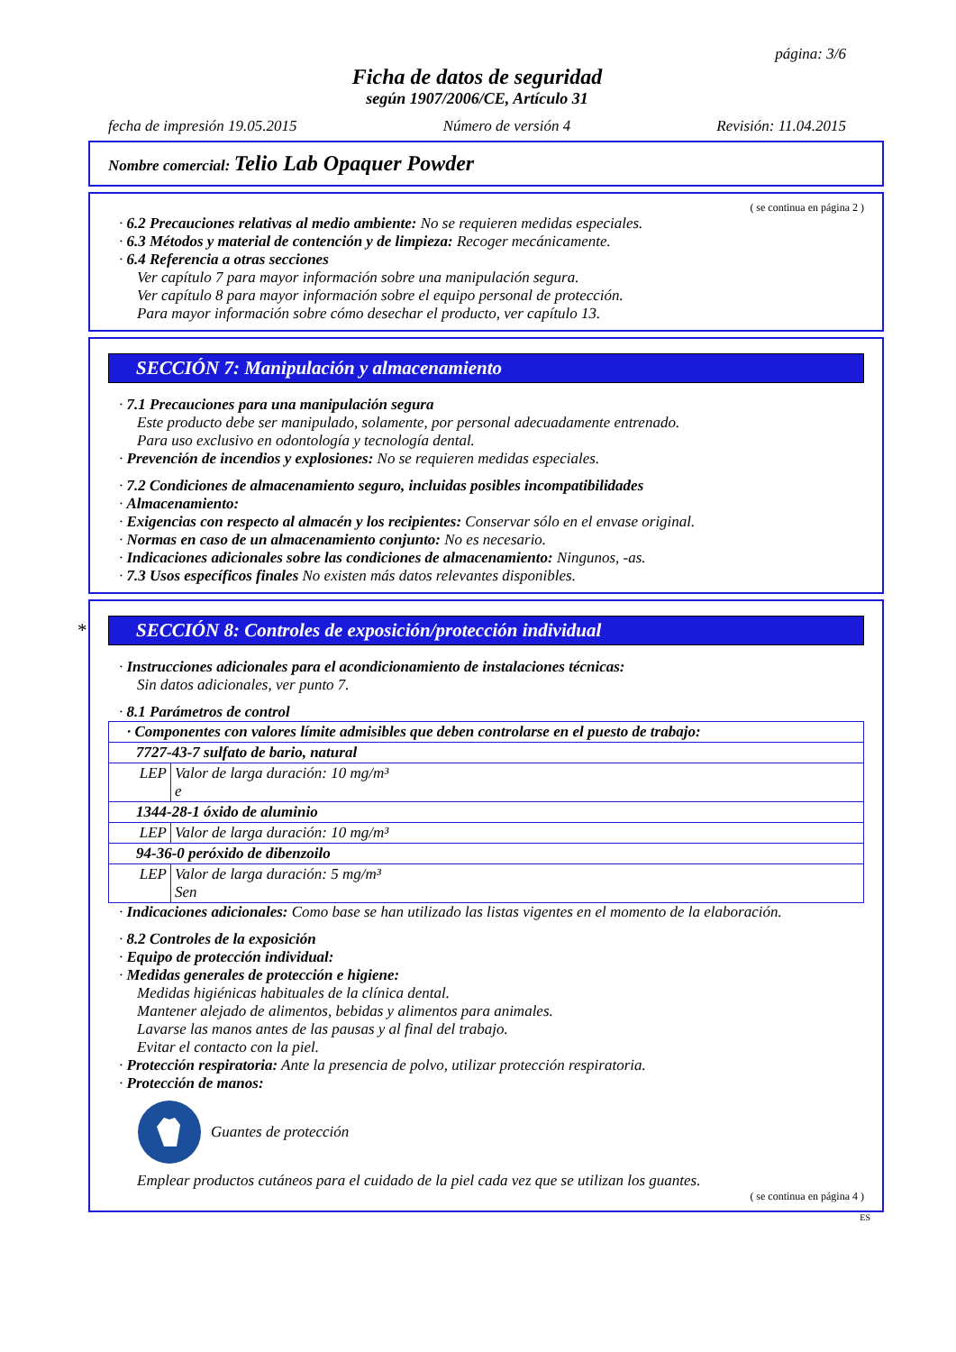página: 3/6
Ficha de datos de seguridad
según 1907/2006/CE, Artículo 31
fecha de impresión 19.05.2015 Número de versión 4 Revisión: 11.04.2015
Nombre comercial: Telio Lab Opaquer Powder
( se continua en página 2 )
· 6.2 Precauciones relativas al medio ambiente: No se requieren medidas especiales.
· 6.3 Métodos y material de contención y de limpieza: Recoger mecánicamente.
· 6.4 Referencia a otras secciones
Ver capítulo 7 para mayor información sobre una manipulación segura.
Ver capítulo 8 para mayor información sobre el equipo personal de protección.
Para mayor información sobre cómo desechar el producto, ver capítulo 13.
SECCIÓN 7: Manipulación y almacenamiento
· 7.1 Precauciones para una manipulación segura
Este producto debe ser manipulado, solamente, por personal adecuadamente entrenado.
Para uso exclusivo en odontología y tecnología dental.
· Prevención de incendios y explosiones: No se requieren medidas especiales.
· 7.2 Condiciones de almacenamiento seguro, incluidas posibles incompatibilidades
· Almacenamiento:
· Exigencias con respecto al almacén y los recipientes: Conservar sólo en el envase original.
· Normas en caso de un almacenamiento conjunto: No es necesario.
· Indicaciones adicionales sobre las condiciones de almacenamiento: Ningunos, -as.
· 7.3 Usos específicos finales No existen más datos relevantes disponibles.
* SECCIÓN 8: Controles de exposición/protección individual
· Instrucciones adicionales para el acondicionamiento de instalaciones técnicas:
Sin datos adicionales, ver punto 7.
· 8.1 Parámetros de control
| · Componentes con valores límite admisibles que deben controlarse en el puesto de trabajo: | |
| 7727-43-7 sulfato de bario, natural | |
| LEP | Valor de larga duración: 10 mg/m³ e |
| 1344-28-1 óxido de aluminio | |
| LEP | Valor de larga duración: 10 mg/m³ |
| 94-36-0 peróxido de dibenzoilo | |
| LEP | Valor de larga duración: 5 mg/m³ Sen |
· Indicaciones adicionales: Como base se han utilizado las listas vigentes en el momento de la elaboración.
· 8.2 Controles de la exposición
· Equipo de protección individual:
· Medidas generales de protección e higiene:
Medidas higiénicas habituales de la clínica dental.
Mantener alejado de alimentos, bebidas y alimentos para animales.
Lavarse las manos antes de las pausas y al final del trabajo.
Evitar el contacto con la piel.
· Protección respiratoria: Ante la presencia de polvo, utilizar protección respiratoria.
· Protección de manos:
Guantes de protección
Emplear productos cutáneos para el cuidado de la piel cada vez que se utilizan los guantes.
( se continua en página 4 )
ES